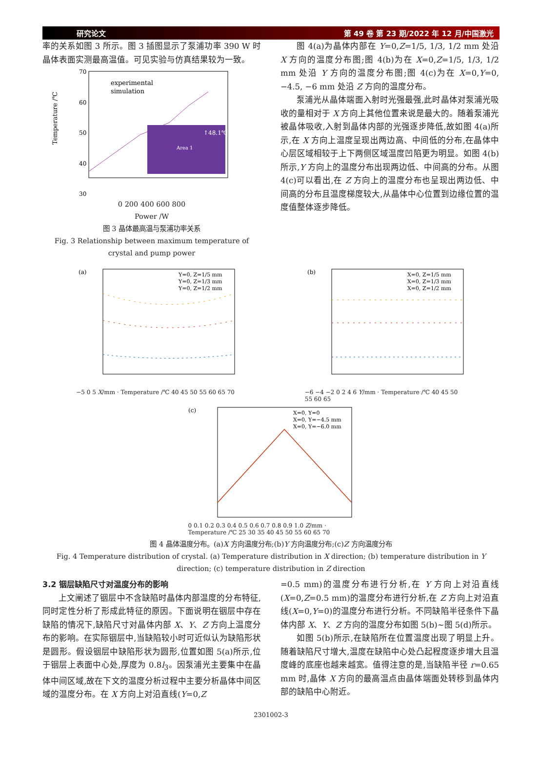研究论文 第 49 卷 第 23 期/2022 年 12 月/中国激光
率的关系如图 3 所示。图 3 插图显示了泵浦功率 390 W 时晶体表面实测最高温值。可见实验与仿真结果较为一致。
Temperature /℃
70
60
50
40
30
experimental
simulation
↑48.1℃
Area 1
0 200 400 600 800
Power /W
图 3 晶体最高温与泵浦功率关系
Fig. 3 Relationship between maximum temperature of crystal and pump power
图 4(a)为晶体内部在 Y=0,Z=1/5, 1/3, 1/2 mm 处沿 X 方向的温度分布图;图 4(b)为在 X=0,Z=1/5, 1/3, 1/2 mm 处沿 Y 方向的温度分布图;图 4(c)为在 X=0,Y=0, −4.5, −6 mm 处沿 Z 方向的温度分布。
泵浦光从晶体端面入射时光强最强,此时晶体对泵浦光吸收的量相对于 X 方向上其他位置来说是最大的。随着泵浦光被晶体吸收,入射到晶体内部的光强逐步降低,故如图 4(a)所示,在 X 方向上温度呈现出两边高、中间低的分布,在晶体中心层区域相较于上下两侧区域温度凹陷更为明显。如图 4(b)所示,Y 方向上的温度分布出现两边低、中间高的分布。从图 4(c)可以看出,在 Z 方向上的温度分布也呈现出两边低、中间高的分布且温度梯度较大,从晶体中心位置到边缘位置的温度值整体逐步降低。
(a)
Y=0, Z=1/5 mm
Y=0, Z=1/3 mm
Y=0, Z=1/2 mm
−5 0 5 X/mm · Temperature /℃ 40 45 50 55 60 65 70
(b)
X=0, Z=1/5 mm
X=0, Z=1/3 mm
X=0, Z=1/2 mm
−6 −4 −2 0 2 4 6 Y/mm · Temperature /℃ 40 45 50 55 60 65
(c)
X=0, Y=0
X=0, Y=−4.5 mm
X=0, Y=−6.0 mm
0 0.1 0.2 0.3 0.4 0.5 0.6 0.7 0.8 0.9 1.0 Z/mm · Temperature /℃ 25 30 35 40 45 50 55 60 65 70
图 4 晶体温度分布。(a)X 方向温度分布;(b)Y 方向温度分布;(c)Z 方向温度分布
Fig. 4 Temperature distribution of crystal. (a) Temperature distribution in X direction; (b) temperature distribution in Y direction; (c) temperature distribution in Z direction
3.2 铟层缺陷尺寸对温度分布的影响
上文阐述了铟层中不含缺陷时晶体内部温度的分布特征,同时定性分析了形成此特征的原因。下面说明在铟层中存在缺陷的情况下,缺陷尺寸对晶体内部 X、Y、Z 方向上温度分布的影响。在实际铟层中,当缺陷较小时可近似认为缺陷形状是圆形。假设铟层中缺陷形状为圆形,位置如图 5(a)所示,位于铟层上表面中心处,厚度为 0.8l<sub>3</sub>。因泵浦光主要集中在晶体中间区域,故在下文的温度分析过程中主要分析晶体中间区域的温度分布。在 X 方向上对沿直线(Y=0,Z
=0.5 mm)的温度分布进行分析,在 Y 方向上对沿直线(X=0,Z=0.5 mm)的温度分布进行分析,在 Z 方向上对沿直线(X=0,Y=0)的温度分布进行分析。不同缺陷半径条件下晶体内部 X、Y、Z 方向的温度分布如图 5(b)~图 5(d)所示。
如图 5(b)所示,在缺陷所在位置温度出现了明显上升。随着缺陷尺寸增大,温度在缺陷中心处凸起程度逐步增大且温度峰的底座也越来越宽。值得注意的是,当缺陷半径 r=0.65 mm 时,晶体 X 方向的最高温点由晶体端面处转移到晶体内部的缺陷中心附近。
2301002-3